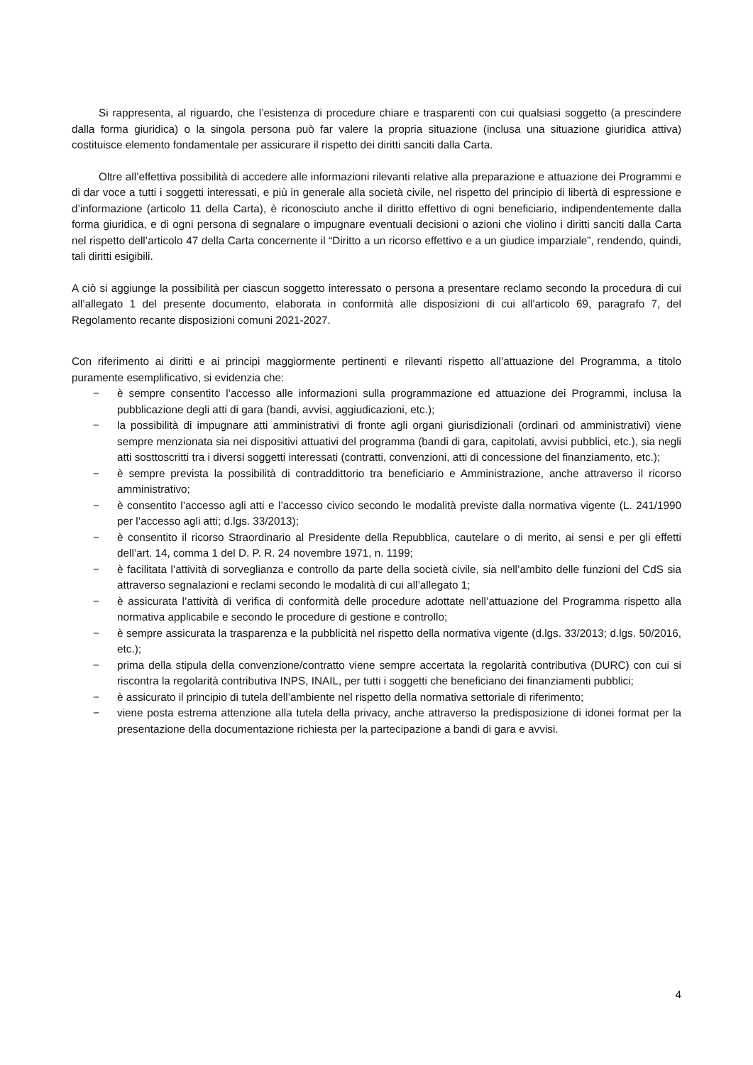Si rappresenta, al riguardo, che l’esistenza di procedure chiare e trasparenti con cui qualsiasi soggetto (a prescindere dalla forma giuridica) o la singola persona può far valere la propria situazione (inclusa una situazione giuridica attiva) costituisce elemento fondamentale per assicurare il rispetto dei diritti sanciti dalla Carta.
Oltre all’effettiva possibilità di accedere alle informazioni rilevanti relative alla preparazione e attuazione dei Programmi e di dar voce a tutti i soggetti interessati, e più in generale alla società civile, nel rispetto del principio di libertà di espressione e d’informazione (articolo 11 della Carta), è riconosciuto anche il diritto effettivo di ogni beneficiario, indipendentemente dalla forma giuridica, e di ogni persona di segnalare o impugnare eventuali decisioni o azioni che violino i diritti sanciti dalla Carta nel rispetto dell’articolo 47 della Carta concernente il “Diritto a un ricorso effettivo e a un giudice imparziale”, rendendo, quindi, tali diritti esigibili.
A ciò si aggiunge la possibilità per ciascun soggetto interessato o persona a presentare reclamo secondo la procedura di cui all’allegato 1 del presente documento, elaborata in conformità alle disposizioni di cui all'articolo 69, paragrafo 7, del Regolamento recante disposizioni comuni 2021-2027.
Con riferimento ai diritti e ai principi maggiormente pertinenti e rilevanti rispetto all’attuazione del Programma, a titolo puramente esemplificativo, si evidenzia che:
− è sempre consentito l’accesso alle informazioni sulla programmazione ed attuazione dei Programmi, inclusa la pubblicazione degli atti di gara (bandi, avvisi, aggiudicazioni, etc.);
− la possibilità di impugnare atti amministrativi di fronte agli organi giurisdizionali (ordinari od amministrativi) viene sempre menzionata sia nei dispositivi attuativi del programma (bandi di gara, capitolati, avvisi pubblici, etc.), sia negli atti sosttoscritti tra i diversi soggetti interessati (contratti, convenzioni, atti di concessione del finanziamento, etc.);
− è sempre prevista la possibilità di contraddittorio tra beneficiario e Amministrazione, anche attraverso il ricorso amministrativo;
− è consentito l’accesso agli atti e l’accesso civico secondo le modalità previste dalla normativa vigente (L. 241/1990 per l’accesso agli atti; d.lgs. 33/2013);
− è consentito il ricorso Straordinario al Presidente della Repubblica, cautelare o di merito, ai sensi e per gli effetti dell’art. 14, comma 1 del D. P. R. 24 novembre 1971, n. 1199;
− è facilitata l’attività di sorveglianza e controllo da parte della società civile, sia nell’ambito delle funzioni del CdS sia attraverso segnalazioni e reclami secondo le modalità di cui all’allegato 1;
− è assicurata l’attività di verifica di conformità delle procedure adottate nell’attuazione del Programma rispetto alla normativa applicabile e secondo le procedure di gestione e controllo;
− è sempre assicurata la trasparenza e la pubblicità nel rispetto della normativa vigente (d.lgs. 33/2013; d.lgs. 50/2016, etc.);
− prima della stipula della convenzione/contratto viene sempre accertata la regolarità contributiva (DURC) con cui si riscontra la regolarità contributiva INPS, INAIL, per tutti i soggetti che beneficiano dei finanziamenti pubblici;
− è assicurato il principio di tutela dell’ambiente nel rispetto della normativa settoriale di riferimento;
− viene posta estrema attenzione alla tutela della privacy, anche attraverso la predisposizione di idonei format per la presentazione della documentazione richiesta per la partecipazione a bandi di gara e avvisi.
4